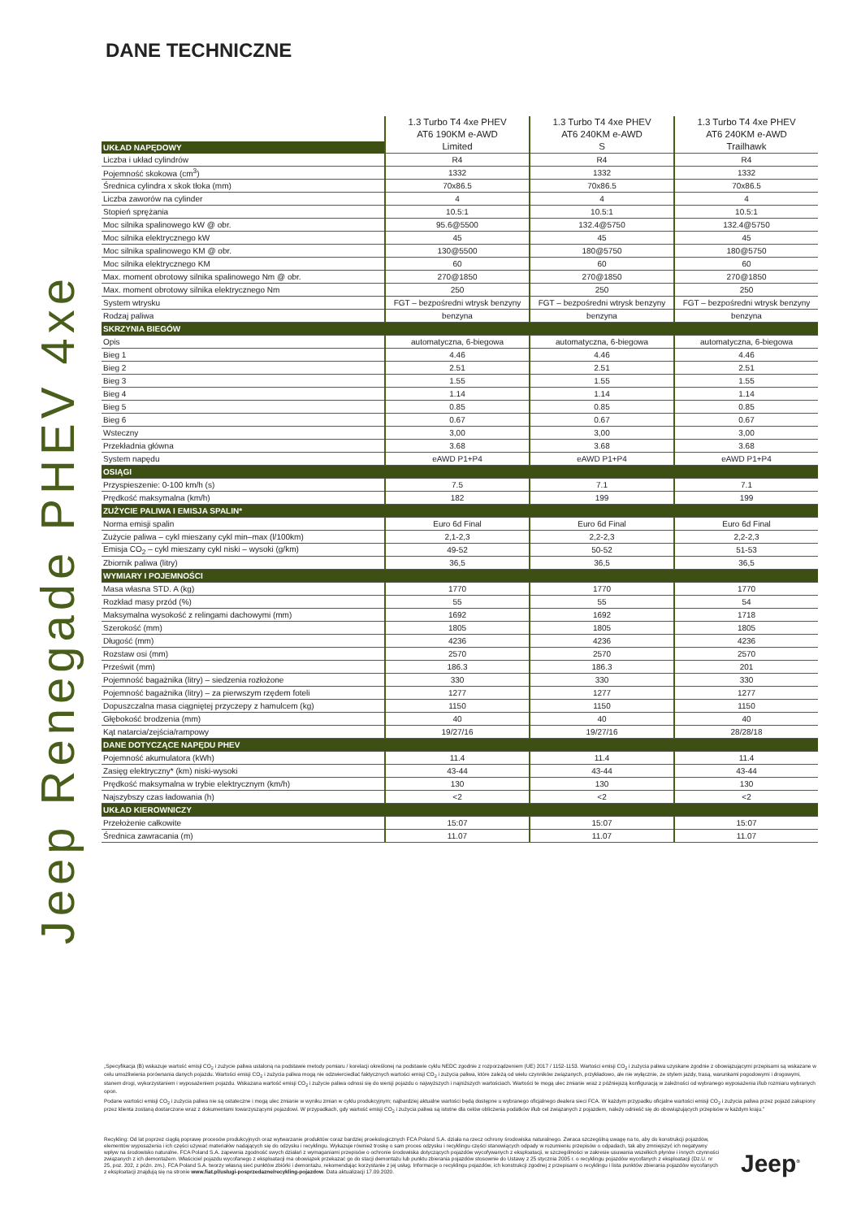DANE TECHNICZNE
Jeep Renegade PHEV 4xe
| UKŁAD NAPĘDOWY | 1.3 Turbo T4 4xe PHEV AT6 190KM e-AWD Limited | 1.3 Turbo T4 4xe PHEV AT6 240KM e-AWD S | 1.3 Turbo T4 4xe PHEV AT6 240KM e-AWD Trailhawk |
| --- | --- | --- | --- |
| Liczba i układ cylindrów | R4 | R4 | R4 |
| Pojemność skokowa (cm<sup>3</sup>) | 1332 | 1332 | 1332 |
| Średnica cylindra x skok tłoka (mm) | 70x86.5 | 70x86.5 | 70x86.5 |
| Liczba zaworów na cylinder | 4 | 4 | 4 |
| Stopień sprężania | 10.5:1 | 10.5:1 | 10.5:1 |
| Moc silnika spalinowego kW @ obr. | 95.6@5500 | 132.4@5750 | 132.4@5750 |
| Moc silnika elektrycznego kW | 45 | 45 | 45 |
| Moc silnika spalinowego KM @ obr. | 130@5500 | 180@5750 | 180@5750 |
| Moc silnika elektrycznego KM | 60 | 60 | 60 |
| Max. moment obrotowy silnika spalinowego Nm @ obr. | 270@1850 | 270@1850 | 270@1850 |
| Max. moment obrotowy silnika elektrycznego Nm | 250 | 250 | 250 |
| System wtrysku | FGT – bezpośredni wtrysk benzyny | FGT – bezpośredni wtrysk benzyny | FGT – bezpośredni wtrysk benzyny |
| Rodzaj paliwa | benzyna | benzyna | benzyna |
| SKRZYNIA BIEGÓW | | | |
| Opis | automatyczna, 6-biegowa | automatyczna, 6-biegowa | automatyczna, 6-biegowa |
| Bieg 1 | 4.46 | 4.46 | 4.46 |
| Bieg 2 | 2.51 | 2.51 | 2.51 |
| Bieg 3 | 1.55 | 1.55 | 1.55 |
| Bieg 4 | 1.14 | 1.14 | 1.14 |
| Bieg 5 | 0.85 | 0.85 | 0.85 |
| Bieg 6 | 0.67 | 0.67 | 0.67 |
| Wsteczny | 3,00 | 3,00 | 3,00 |
| Przekładnia główna | 3.68 | 3.68 | 3.68 |
| System napędu | eAWD P1+P4 | eAWD P1+P4 | eAWD P1+P4 |
| OSIĄGI | | | |
| Przyspieszenie: 0-100 km/h (s) | 7.5 | 7.1 | 7.1 |
| Prędkość maksymalna (km/h) | 182 | 199 | 199 |
| ZUŻYCIE PALIWA I EMISJA SPALIN* | | | |
| Norma emisji spalin | Euro 6d Final | Euro 6d Final | Euro 6d Final |
| Zużycie paliwa – cykl mieszany cykl min–max (l/100km) | 2,1-2,3 | 2,2-2,3 | 2,2-2,3 |
| Emisja CO<sub>2</sub> – cykl mieszany cykl niski – wysoki (g/km) | 49-52 | 50-52 | 51-53 |
| Zbiornik paliwa (litry) | 36,5 | 36,5 | 36,5 |
| WYMIARY I POJEMNOŚCI | | | |
| Masa własna STD. A (kg) | 1770 | 1770 | 1770 |
| Rozkład masy przód (%) | 55 | 55 | 54 |
| Maksymalna wysokość z relingami dachowymi (mm) | 1692 | 1692 | 1718 |
| Szerokość (mm) | 1805 | 1805 | 1805 |
| Długość (mm) | 4236 | 4236 | 4236 |
| Rozstaw osi (mm) | 2570 | 2570 | 2570 |
| Prześwit (mm) | 186.3 | 186.3 | 201 |
| Pojemność bagażnika (litry) – siedzenia rozłożone | 330 | 330 | 330 |
| Pojemność bagażnika (litry) – za pierwszym rzędem foteli | 1277 | 1277 | 1277 |
| Dopuszczalna masa ciągniętej przyczepy z hamulcem (kg) | 1150 | 1150 | 1150 |
| Głębokość brodzenia (mm) | 40 | 40 | 40 |
| Kąt natarcia/zejścia/rampowy | 19/27/16 | 19/27/16 | 28/28/18 |
| DANE DOTYCZĄCE NAPĘDU PHEV | | | |
| Pojemność akumulatora (kWh) | 11.4 | 11.4 | 11.4 |
| Zasięg elektryczny* (km) niski-wysoki | 43-44 | 43-44 | 43-44 |
| Prędkość maksymalna w trybie elektrycznym (km/h) | 130 | 130 | 130 |
| Najszybszy czas ładowania (h) | <2 | <2 | <2 |
| UKŁAD KIEROWNICZY | | | |
| Przełożenie całkowite | 15:07 | 15:07 | 15:07 |
| Średnica zawracania (m) | 11.07 | 11.07 | 11.07 |
„Specyfikacja (B) wskazuje wartość emisji CO<sub>2</sub> i zużycie paliwa ustaloną na podstawie metody pomiaru / korelacji określonej na podstawie cyklu NEDC zgodnie z rozporządzeniem (UE) 2017 / 1152-1153. Wartości emisji CO<sub>2</sub> i zużycia paliwa uzyskane zgodnie z obowiązującymi przepisami są wskazane w celu umożliwienia porównania danych pojazdu. Wartości emisji CO<sub>2</sub> i zużycia paliwa mogą nie odzwierciedlać faktycznych wartości emisji CO<sub>2</sub> i zużycia paliwa, które zależą od wielu czynników związanych, przykładowo, ale nie wyłącznie, ze stylem jazdy, trasą, warunkami pogodowymi i drogowymi, stanem drogi, wykorzystaniem i wyposażeniem pojazdu. Wskazana wartość emisji CO<sub>2</sub> i zużycie paliwa odnosi się do wersji pojazdu o najwyższych i najniższych wartościach. Wartości te mogą ulec zmianie wraz z późniejszą konfiguracją w zależności od wybranego wyposażenia i/lub rozmiaru wybranych opon.
Podane wartości emisji CO<sub>2</sub> i zużycia paliwa nie są ostateczne i mogą ulec zmianie w wyniku zmian w cyklu produkcyjnym; najbardziej aktualne wartości będą dostępne u wybranego oficjalnego dealera sieci FCA. W każdym przypadku oficjalne wartości emisji CO<sub>2</sub> i zużycia paliwa przez pojazd zakupiony przez klienta zostaną dostarczone wraz z dokumentami towarzyszącymi pojazdowi. W przypadkach, gdy wartość emisji CO<sub>2</sub> i zużycia paliwa są istotne dla celów obliczenia podatków i/lub cel związanych z pojazdem, należy odnieść się do obowiązujących przepisów w każdym kraju.”
Recykling: Od lat poprzez ciągłą poprawę procesów produkcyjnych oraz wytwarzanie produktów coraz bardziej proekologicznych FCA Poland S.A. działa na rzecz ochrony środowiska naturalnego. Zwraca szczególną uwagę na to, aby do konstrukcji pojazdów, elementów wyposażenia i ich części używać materiałów nadających się do odzysku i recyklingu. Wykazuje również troskę o sam proces odzysku i recyklingu części stanowiących odpady w rozumieniu przepisów o odpadach, tak aby zmniejszyć ich negatywny wpływ na środowisko naturalne. FCA Poland S.A. zapewnia zgodność swych działań z wymaganiami przepisów o ochronie środowiska dotyczących pojazdów wycofywanych z eksploatacji, w szczególności w zakresie usuwania wszelkich płynów i innych czynności związanych z ich demontażem. Właściciel pojazdu wycofanego z eksploatacji ma obowiązek przekazać go do stacji demontażu lub punktu zbierania pojazdów stosownie do Ustawy z 25 stycznia 2005 r. o recyklingu pojazdów wycofanych z eksploatacji (Dz.U. nr 25, poz. 202, z późn. zm.). FCA Poland S.A. tworzy własną sieć punktów zbiórki i demontażu, rekomendując korzystanie z jej usług. Informacje o recyklingu pojazdów, ich konstrukcji zgodnej z przepisami o recyklingu i lista punktów zbierania pojazdów wycofanych z eksploatacji znajdują się na stronie www.fiat.pl/uslugi-posprzedazne/recykling-pojazdow. Data aktualizacji 17.09.2020.
Jeep<sup>®</sup>